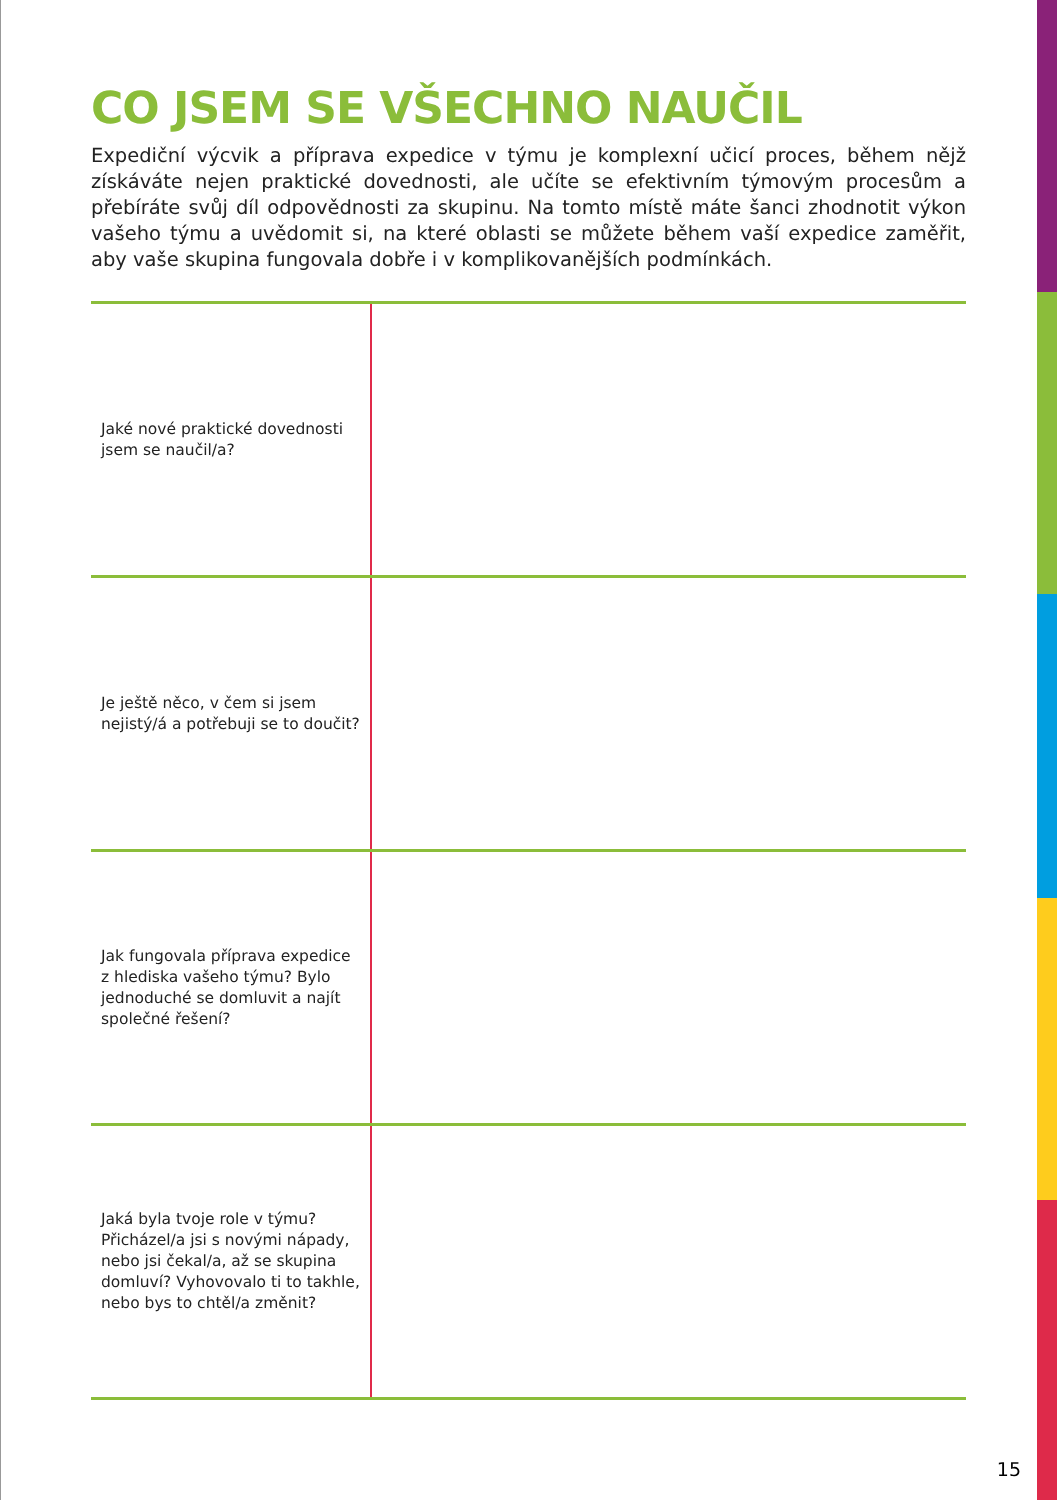CO JSEM SE VŠECHNO NAUČIL
Expediční výcvik a příprava expedice v týmu je komplexní učicí proces, během nějž získáváte nejen praktické dovednosti, ale učíte se efektivním týmovým procesům a přebíráte svůj díl odpovědnosti za skupinu. Na tomto místě máte šanci zhodnotit výkon vašeho týmu a uvědo­mit si, na které oblasti se můžete během vaší expedice zaměřit, aby vaše skupina fungovala dobře i v komplikovanějších podmínkách.
| Jaké nové praktické dovednosti jsem se naučil/a? | |
| Je ještě něco, v čem si jsem nejistý/á a potřebuji se to doučit? | |
| Jak fungovala příprava expedice z hlediska vašeho týmu? Bylo jednoduché se domluvit a najít společné řešení? | |
| Jaká byla tvoje role v týmu? Přicházel/a jsi s novými nápady, nebo jsi čekal/a, až se skupina domluví? Vyhovovalo ti to takhle, nebo bys to chtěl/a změnit? | |
15